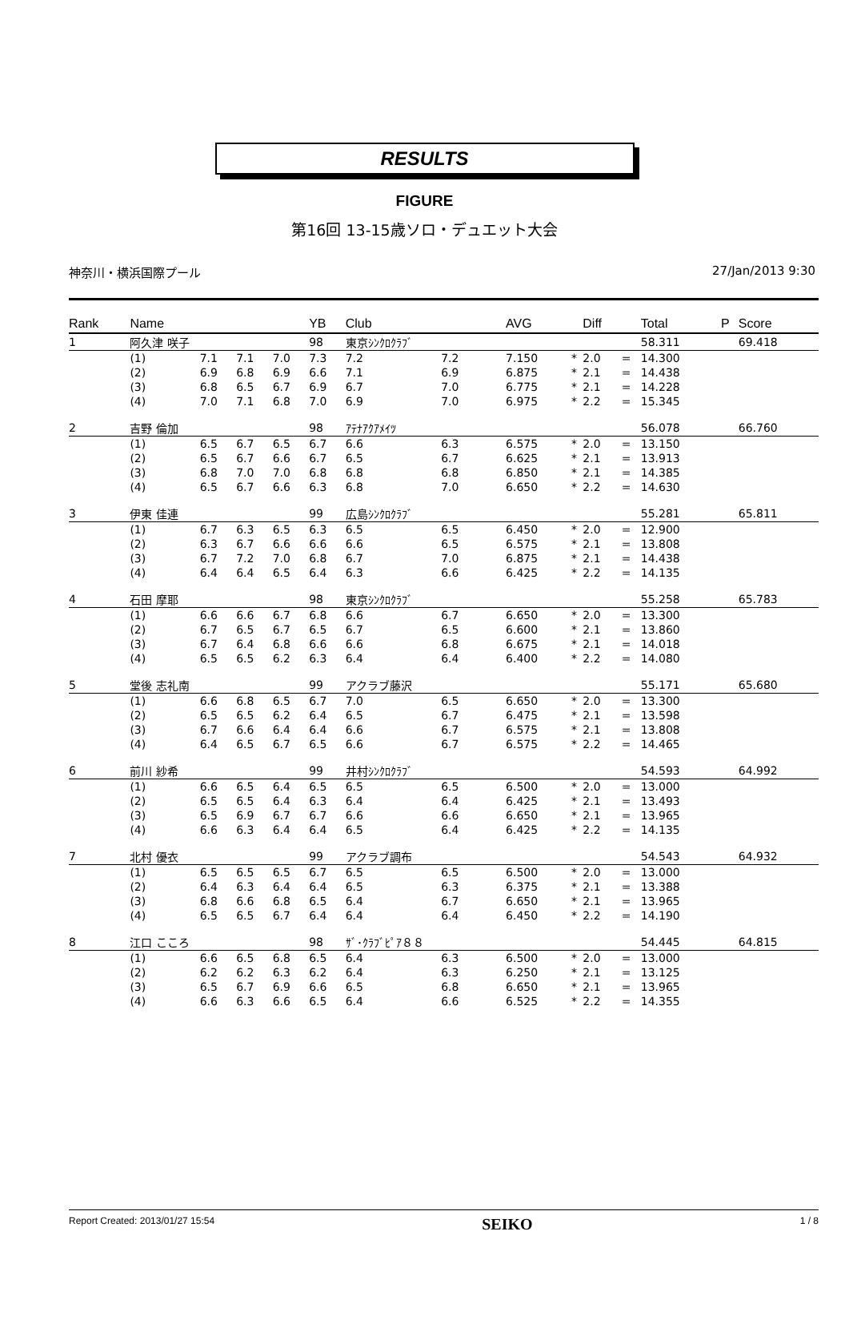RESULTS
FIGURE
第16回 13-15歳ソロ・デュエット大会
神奈川・横浜国際プール 27/Jan/2013 9:30
| Rank | Name | | | | YB | Club | | | AVG | | Diff | | Total | P | Score |
| --- | --- | --- | --- | --- | --- | --- | --- | --- | --- | --- | --- | --- | --- | --- | --- |
| 1 | 阿久津 咲子 | | | | 98 | 東京ｼﾝｸﾛｸﾗﾌﾞ | | | | | | | 58.311 | | 69.418 |
| | (1) | 7.1 | 7.1 | 7.0 | 7.3 | 7.2 | 7.2 | | 7.150 | * | 2.0 | = | 14.300 | | |
| | (2) | 6.9 | 6.8 | 6.9 | 6.6 | 7.1 | 6.9 | | 6.875 | * | 2.1 | = | 14.438 | | |
| | (3) | 6.8 | 6.5 | 6.7 | 6.9 | 6.7 | 7.0 | | 6.775 | * | 2.1 | = | 14.228 | | |
| | (4) | 7.0 | 7.1 | 6.8 | 7.0 | 6.9 | 7.0 | | 6.975 | * | 2.2 | = | 15.345 | | |
| 2 | 吉野 倫加 | | | | 98 | ｱﾃﾅｱｸｱﾒｲﾂ | | | | | | | 56.078 | | 66.760 |
| | (1) | 6.5 | 6.7 | 6.5 | 6.7 | 6.6 | 6.3 | | 6.575 | * | 2.0 | = | 13.150 | | |
| | (2) | 6.5 | 6.7 | 6.6 | 6.7 | 6.5 | 6.7 | | 6.625 | * | 2.1 | = | 13.913 | | |
| | (3) | 6.8 | 7.0 | 7.0 | 6.8 | 6.8 | 6.8 | | 6.850 | * | 2.1 | = | 14.385 | | |
| | (4) | 6.5 | 6.7 | 6.6 | 6.3 | 6.8 | 7.0 | | 6.650 | * | 2.2 | = | 14.630 | | |
| 3 | 伊東 佳連 | | | | 99 | 広島ｼﾝｸﾛｸﾗﾌﾞ | | | | | | | 55.281 | | 65.811 |
| | (1) | 6.7 | 6.3 | 6.5 | 6.3 | 6.5 | 6.5 | | 6.450 | * | 2.0 | = | 12.900 | | |
| | (2) | 6.3 | 6.7 | 6.6 | 6.6 | 6.6 | 6.5 | | 6.575 | * | 2.1 | = | 13.808 | | |
| | (3) | 6.7 | 7.2 | 7.0 | 6.8 | 6.7 | 7.0 | | 6.875 | * | 2.1 | = | 14.438 | | |
| | (4) | 6.4 | 6.4 | 6.5 | 6.4 | 6.3 | 6.6 | | 6.425 | * | 2.2 | = | 14.135 | | |
| 4 | 石田 摩耶 | | | | 98 | 東京ｼﾝｸﾛｸﾗﾌﾞ | | | | | | | 55.258 | | 65.783 |
| | (1) | 6.6 | 6.6 | 6.7 | 6.8 | 6.6 | 6.7 | | 6.650 | * | 2.0 | = | 13.300 | | |
| | (2) | 6.7 | 6.5 | 6.7 | 6.5 | 6.7 | 6.5 | | 6.600 | * | 2.1 | = | 13.860 | | |
| | (3) | 6.7 | 6.4 | 6.8 | 6.6 | 6.6 | 6.8 | | 6.675 | * | 2.1 | = | 14.018 | | |
| | (4) | 6.5 | 6.5 | 6.2 | 6.3 | 6.4 | 6.4 | | 6.400 | * | 2.2 | = | 14.080 | | |
| 5 | 堂後 志礼南 | | | | 99 | アクラブ藤沢 | | | | | | | 55.171 | | 65.680 |
| | (1) | 6.6 | 6.8 | 6.5 | 6.7 | 7.0 | 6.5 | | 6.650 | * | 2.0 | = | 13.300 | | |
| | (2) | 6.5 | 6.5 | 6.2 | 6.4 | 6.5 | 6.7 | | 6.475 | * | 2.1 | = | 13.598 | | |
| | (3) | 6.7 | 6.6 | 6.4 | 6.4 | 6.6 | 6.7 | | 6.575 | * | 2.1 | = | 13.808 | | |
| | (4) | 6.4 | 6.5 | 6.7 | 6.5 | 6.6 | 6.7 | | 6.575 | * | 2.2 | = | 14.465 | | |
| 6 | 前川 紗希 | | | | 99 | 井村ｼﾝｸﾛｸﾗﾌﾞ | | | | | | | 54.593 | | 64.992 |
| | (1) | 6.6 | 6.5 | 6.4 | 6.5 | 6.5 | 6.5 | | 6.500 | * | 2.0 | = | 13.000 | | |
| | (2) | 6.5 | 6.5 | 6.4 | 6.3 | 6.4 | 6.4 | | 6.425 | * | 2.1 | = | 13.493 | | |
| | (3) | 6.5 | 6.9 | 6.7 | 6.7 | 6.6 | 6.6 | | 6.650 | * | 2.1 | = | 13.965 | | |
| | (4) | 6.6 | 6.3 | 6.4 | 6.4 | 6.5 | 6.4 | | 6.425 | * | 2.2 | = | 14.135 | | |
| 7 | 北村 優衣 | | | | 99 | アクラブ調布 | | | | | | | 54.543 | | 64.932 |
| | (1) | 6.5 | 6.5 | 6.5 | 6.7 | 6.5 | 6.5 | | 6.500 | * | 2.0 | = | 13.000 | | |
| | (2) | 6.4 | 6.3 | 6.4 | 6.4 | 6.5 | 6.3 | | 6.375 | * | 2.1 | = | 13.388 | | |
| | (3) | 6.8 | 6.6 | 6.8 | 6.5 | 6.4 | 6.7 | | 6.650 | * | 2.1 | = | 13.965 | | |
| | (4) | 6.5 | 6.5 | 6.7 | 6.4 | 6.4 | 6.4 | | 6.450 | * | 2.2 | = | 14.190 | | |
| 8 | 江口 こころ | | | | 98 | ｻﾞ･ｸﾗﾌﾞﾋﾟｱ８８ | | | | | | | 54.445 | | 64.815 |
| | (1) | 6.6 | 6.5 | 6.8 | 6.5 | 6.4 | 6.3 | | 6.500 | * | 2.0 | = | 13.000 | | |
| | (2) | 6.2 | 6.2 | 6.3 | 6.2 | 6.4 | 6.3 | | 6.250 | * | 2.1 | = | 13.125 | | |
| | (3) | 6.5 | 6.7 | 6.9 | 6.6 | 6.5 | 6.8 | | 6.650 | * | 2.1 | = | 13.965 | | |
| | (4) | 6.6 | 6.3 | 6.6 | 6.5 | 6.4 | 6.6 | | 6.525 | * | 2.2 | = | 14.355 | | |
Report Created: 2013/01/27 15:54 SEIKO 1 / 8